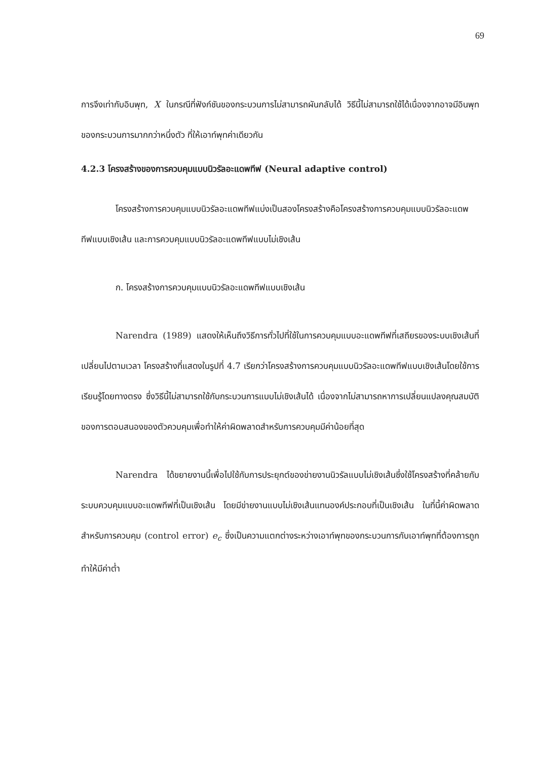69
การจึงเท่ากับอินพุท, X ในกรณีที่ฟังก์ชันของกระบวนการไม่สามารถผันกลับได้ วิธีนี้ไม่สามารถใช้ได้เนื่องจากอาจมีอินพุทของกระบวนการมากกว่าหนึ่งตัว ที่ให้เอาท์พุทค่าเดียวกัน
4.2.3 โครงสร้างของการควบคุมแบบนิวรัลอะแดพทีฟ (Neural adaptive control)
โครงสร้างการควบคุมแบบนิวรัลอะแดพทีฟแบ่งเป็นสองโครงสร้างคือโครงสร้างการควบคุมแบบนิวรัลอะแดพทีฟแบบเชิงเส้น และการควบคุมแบบนิวรัลอะแดพทีฟแบบไม่เชิงเส้น
ก. โครงสร้างการควบคุมแบบนิวรัลอะแดพทีฟแบบเชิงเส้น
Narendra (1989) แสดงให้เห็นถึงวิธีการทั่วไปที่ใช้ในการควบคุมแบบอะแดพทีฟที่เสถียรของระบบเชิงเส้นที่เปลี่ยนไปตามเวลา โครงสร้างที่แสดงในรูปที่ 4.7 เรียกว่าโครงสร้างการควบคุมแบบนิวรัลอะแดพทีฟแบบเชิงเส้นโดยใช้การเรียนรู้โดยทางตรง ซึ่งวิธีนี้ไม่สามารถใช้กับกระบวนการแบบไม่เชิงเส้นได้ เนื่องจากไม่สามารถหาการเปลี่ยนแปลงคุณสมบัติของการตอบสนองของตัวควบคุมเพื่อทำให้ค่าผิดพลาดสำหรับการควบคุมมีค่าน้อยที่สุด
Narendra ได้ขยายงานนี้เพื่อไปใช้กับการประยุกต์ของข่ายงานนิวรัลแบบไม่เชิงเส้นซึ่งใช้โครงสร้างที่คล้ายกับระบบควบคุมแบบอะแดพทีฟที่เป็นเชิงเส้น โดยมีข่ายงานแบบไม่เชิงเส้นแทนองค์ประกอบที่เป็นเชิงเส้น ในที่นี้ค่าผิดพลาดสำหรับการควบคุม (control error) e<sub>c</sub> ซึ่งเป็นความแตกต่างระหว่างเอาท์พุทของกระบวนการกับเอาท์พุทที่ต้องการถูกทำให้มีค่าต่ำ